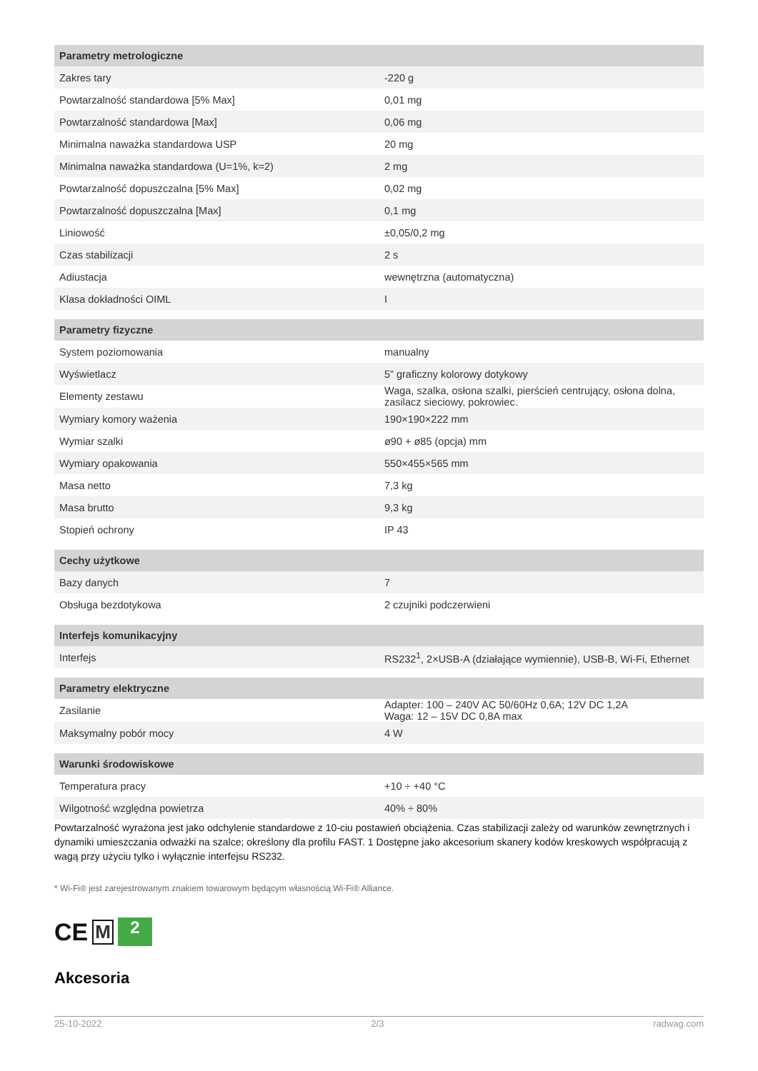| Parametry metrologiczne | |
| --- | --- |
| Zakres tary | -220 g |
| Powtarzalność standardowa [5% Max] | 0,01 mg |
| Powtarzalność standardowa [Max] | 0,06 mg |
| Minimalna naważka standardowa USP | 20 mg |
| Minimalna naważka standardowa (U=1%, k=2) | 2 mg |
| Powtarzalność dopuszczalna [5% Max] | 0,02 mg |
| Powtarzalność dopuszczalna [Max] | 0,1 mg |
| Liniowość | ±0,05/0,2 mg |
| Czas stabilizacji | 2 s |
| Adiustacja | wewnętrzna (automatyczna) |
| Klasa dokładności OIML | I |
| Parametry fizyczne | |
| System poziomowania | manualny |
| Wyświetlacz | 5” graficzny kolorowy dotykowy |
| Elementy zestawu | Waga, szalka, osłona szalki, pierścień centrujący, osłona dolna, zasilacz sieciowy, pokrowiec. |
| Wymiary komory ważenia | 190×190×222 mm |
| Wymiar szalki | ø90 + ø85 (opcja) mm |
| Wymiary opakowania | 550×455×565 mm |
| Masa netto | 7,3 kg |
| Masa brutto | 9,3 kg |
| Stopień ochrony | IP 43 |
| Cechy użytkowe | |
| Bazy danych | 7 |
| Obsługa bezdotykowa | 2 czujniki podczerwieni |
| Interfejs komunikacyjny | |
| Interfejs | RS232<sup>1</sup>, 2×USB-A (działające wymiennie), USB-B, Wi-Fi, Ethernet |
| Parametry elektryczne | |
| Zasilanie | Adapter: 100 – 240V AC 50/60Hz 0,6A; 12V DC 1,2A Waga: 12 – 15V DC 0,8A max |
| Maksymalny pobór mocy | 4 W |
| Warunki środowiskowe | |
| Temperatura pracy | +10 ÷ +40 °C |
| Wilgotność względna powietrza | 40% ÷ 80% |
Powtarzalność wyrażona jest jako odchylenie standardowe z 10-ciu postawień obciążenia. Czas stabilizacji zależy od warunków zewnętrznych i dynamiki umieszczania odważki na szalce; określony dla profilu FAST. 1 Dostępne jako akcesorium skanery kodów kreskowych współpracują z wagą przy użyciu tylko i wyłącznie interfejsu RS232.
* Wi-Fi® jest zarejestrowanym znakiem towarowym będącym własnością Wi-Fi® Alliance.
CE M
2
Akcesoria
25-10-2022 2/3 radwag.com